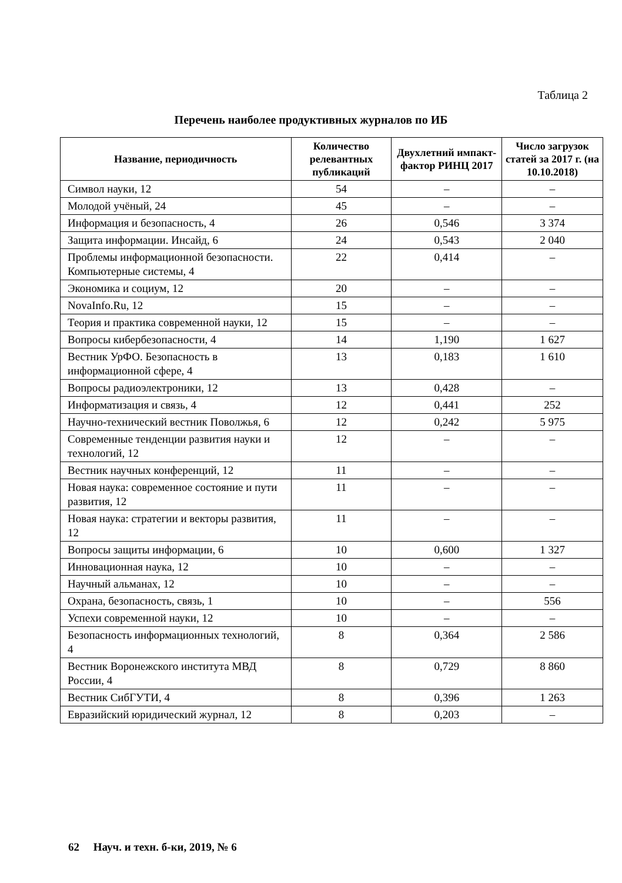Таблица 2
Перечень наиболее продуктивных журналов по ИБ
| Название, периодичность | Количество релевантных публикаций | Двухлетний импакт-фактор РИНЦ 2017 | Число загрузок статей за 2017 г. (на 10.10.2018) |
| --- | --- | --- | --- |
| Символ науки, 12 | 54 | – | – |
| Молодой учёный, 24 | 45 | – | – |
| Информация и безопасность, 4 | 26 | 0,546 | 3 374 |
| Защита информации. Инсайд, 6 | 24 | 0,543 | 2 040 |
| Проблемы информационной безопасности. Компьютерные системы, 4 | 22 | 0,414 | – |
| Экономика и социум, 12 | 20 | – | – |
| NovaInfo.Ru, 12 | 15 | – | – |
| Теория и практика современной науки, 12 | 15 | – | – |
| Вопросы кибербезопасности, 4 | 14 | 1,190 | 1 627 |
| Вестник УрФО. Безопасность в информационной сфере, 4 | 13 | 0,183 | 1 610 |
| Вопросы радиоэлектроники, 12 | 13 | 0,428 | – |
| Информатизация и связь, 4 | 12 | 0,441 | 252 |
| Научно-технический вестник Поволжья, 6 | 12 | 0,242 | 5 975 |
| Современные тенденции развития науки и технологий, 12 | 12 | – | – |
| Вестник научных конференций, 12 | 11 | – | – |
| Новая наука: современное состояние и пути развития, 12 | 11 | – | – |
| Новая наука: стратегии и векторы развития, 12 | 11 | – | – |
| Вопросы защиты информации, 6 | 10 | 0,600 | 1 327 |
| Инновационная наука, 12 | 10 | – | – |
| Научный альманах, 12 | 10 | – | – |
| Охрана, безопасность, связь, 1 | 10 | – | 556 |
| Успехи современной науки, 12 | 10 | – | – |
| Безопасность информационных технологий, 4 | 8 | 0,364 | 2 586 |
| Вестник Воронежского института МВД России, 4 | 8 | 0,729 | 8 860 |
| Вестник СибГУТИ, 4 | 8 | 0,396 | 1 263 |
| Евразийский юридический журнал, 12 | 8 | 0,203 | – |
62 Науч. и техн. б-ки, 2019, № 6